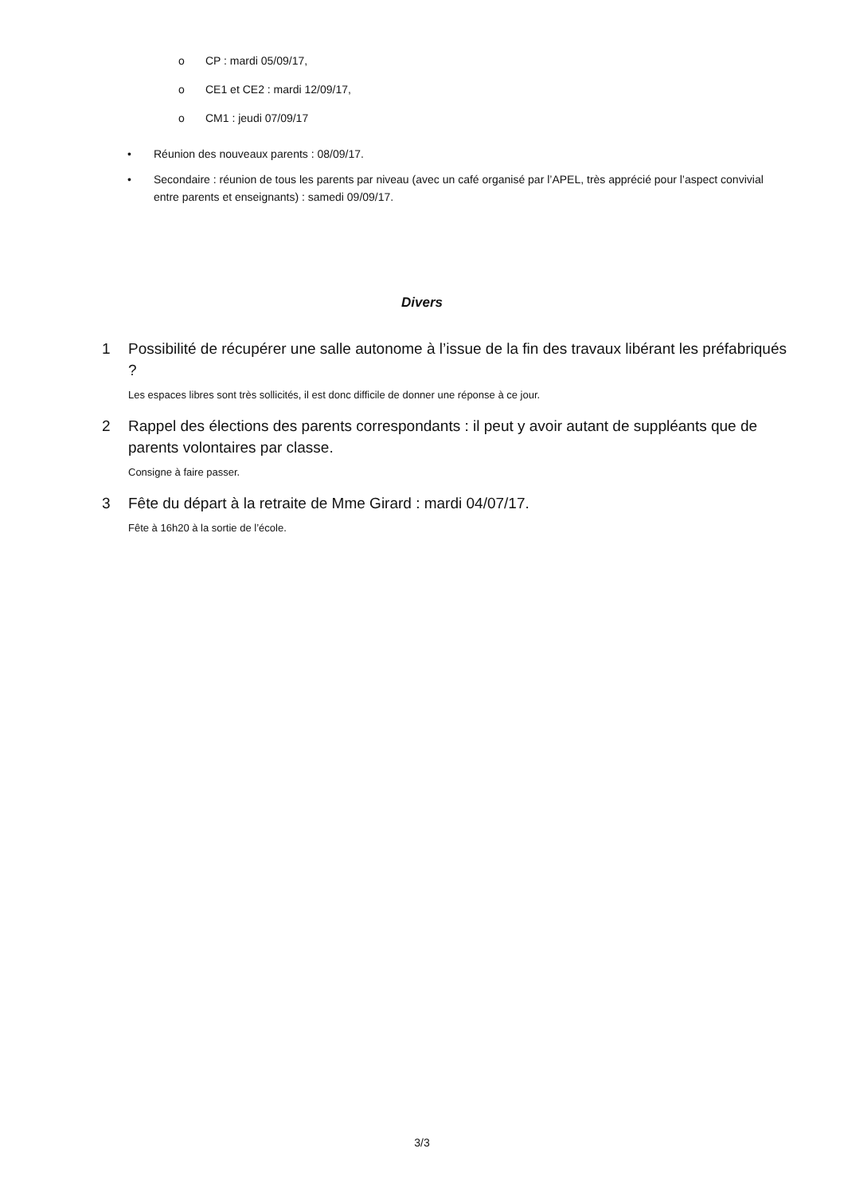o CP : mardi 05/09/17,
o CE1 et CE2 : mardi 12/09/17,
o CM1 : jeudi 07/09/17
• Réunion des nouveaux parents : 08/09/17.
• Secondaire : réunion de tous les parents par niveau (avec un café organisé par l’APEL, très apprécié pour l’aspect convivial entre parents et enseignants) : samedi 09/09/17.
Divers
1 Possibilité de récupérer une salle autonome à l’issue de la fin des travaux libérant les préfabriqués ?
Les espaces libres sont très sollicités, il est donc difficile de donner une réponse à ce jour.
2 Rappel des élections des parents correspondants : il peut y avoir autant de suppléants que de parents volontaires par classe.
Consigne à faire passer.
3 Fête du départ à la retraite de Mme Girard : mardi 04/07/17.
Fête à 16h20 à la sortie de l’école.
3/3